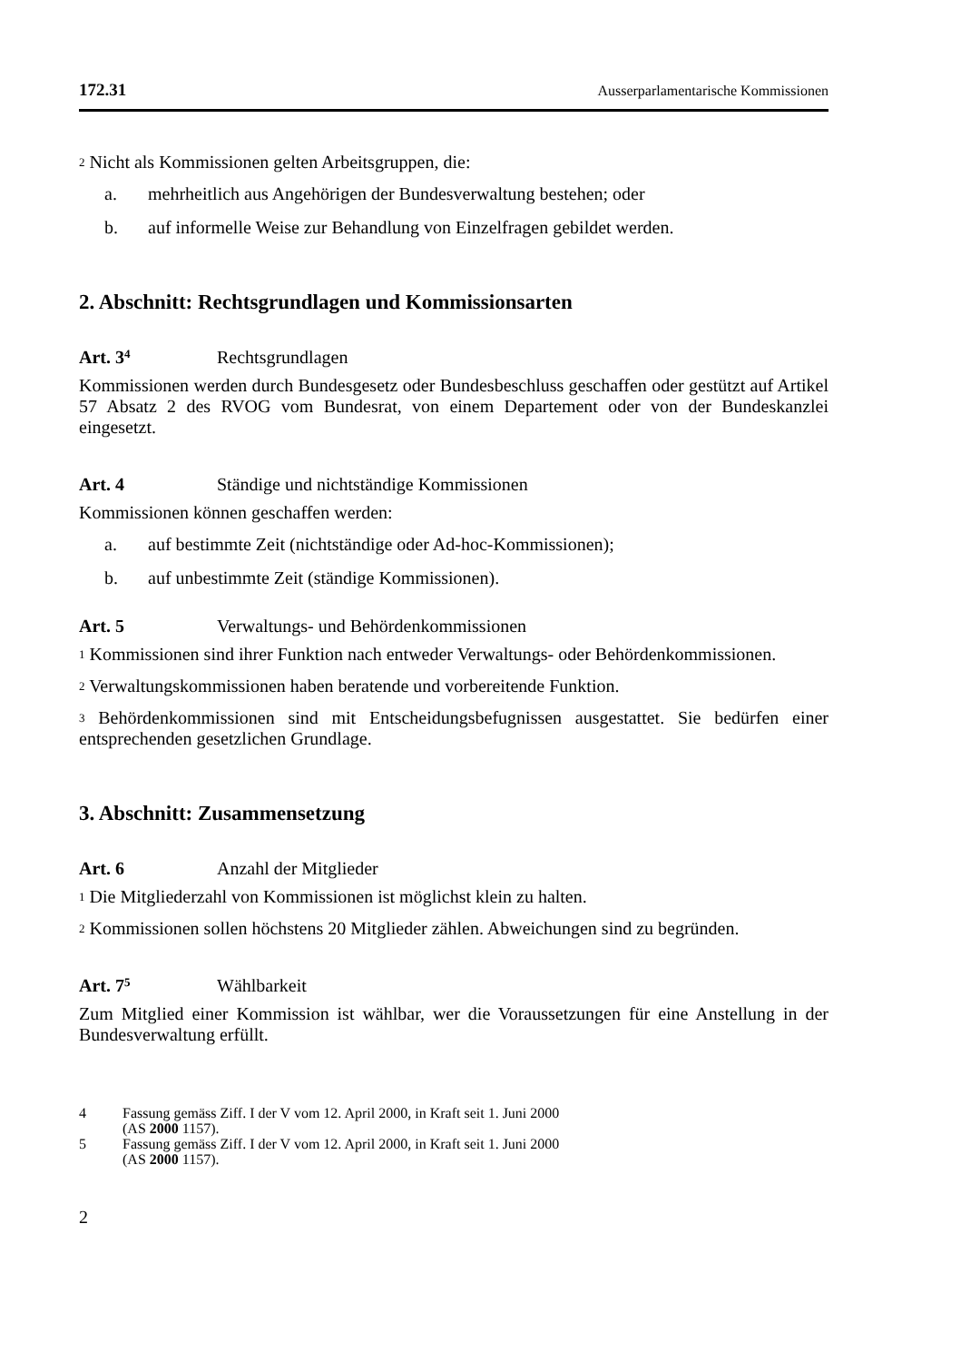172.31 Ausserparlamentarische Kommissionen
<sup>2</sup> Nicht als Kommissionen gelten Arbeitsgruppen, die:
a. mehrheitlich aus Angehörigen der Bundesverwaltung bestehen; oder
b. auf informelle Weise zur Behandlung von Einzelfragen gebildet werden.
2. Abschnitt: Rechtsgrundlagen und Kommissionsarten
Art. 3<sup>4</sup> Rechtsgrundlagen
Kommissionen werden durch Bundesgesetz oder Bundesbeschluss geschaffen oder gestützt auf Artikel 57 Absatz 2 des RVOG vom Bundesrat, von einem Departement oder von der Bundeskanzlei eingesetzt.
Art. 4 Ständige und nichtständige Kommissionen
Kommissionen können geschaffen werden:
a. auf bestimmte Zeit (nichtständige oder Ad-hoc-Kommissionen);
b. auf unbestimmte Zeit (ständige Kommissionen).
Art. 5 Verwaltungs- und Behördenkommissionen
<sup>1</sup> Kommissionen sind ihrer Funktion nach entweder Verwaltungs- oder Behörden­kommissionen.
<sup>2</sup> Verwaltungskommissionen haben beratende und vorbereitende Funktion.
<sup>3</sup> Behördenkommissionen sind mit Entscheidungsbefugnissen ausgestattet. Sie bedürfen einer entsprechenden gesetzlichen Grundlage.
3. Abschnitt: Zusammensetzung
Art. 6 Anzahl der Mitglieder
<sup>1</sup> Die Mitgliederzahl von Kommissionen ist möglichst klein zu halten.
<sup>2</sup> Kommissionen sollen höchstens 20 Mitglieder zählen. Abweichungen sind zu begründen.
Art. 7<sup>5</sup> Wählbarkeit
Zum Mitglied einer Kommission ist wählbar, wer die Voraussetzungen für eine Anstellung in der Bundesverwaltung erfüllt.
4 Fassung gemäss Ziff. I der V vom 12. April 2000, in Kraft seit 1. Juni 2000
(AS 2000 1157).
5 Fassung gemäss Ziff. I der V vom 12. April 2000, in Kraft seit 1. Juni 2000
(AS 2000 1157).
2